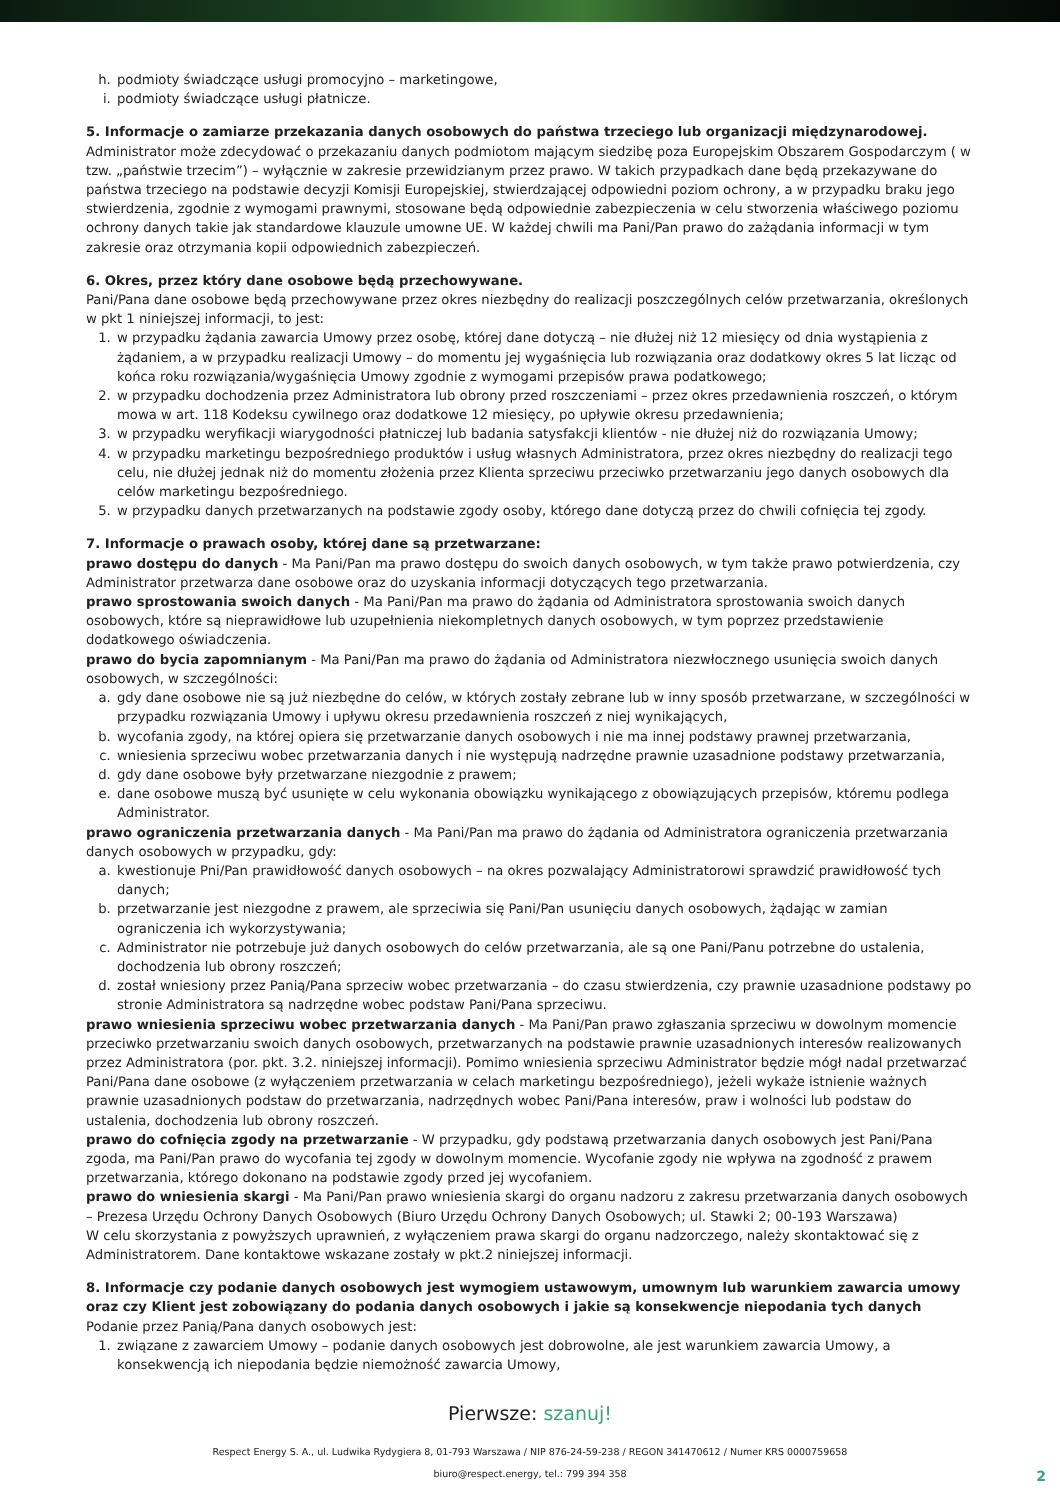h. podmioty świadczące usługi promocyjno – marketingowe,
i. podmioty świadczące usługi płatnicze.
5. Informacje o zamiarze przekazania danych osobowych do państwa trzeciego lub organizacji międzynarodowej.
Administrator może zdecydować o przekazaniu danych podmiotom mającym siedzibę poza Europejskim Obszarem Gospodarczym ( w tzw. „państwie trzecim”) – wyłącznie w zakresie przewidzianym przez prawo. W takich przypadkach dane będą przekazywane do państwa trzeciego na podstawie decyzji Komisji Europejskiej, stwierdzającej odpowiedni poziom ochrony, a w przypadku braku jego stwierdzenia, zgodnie z wymogami prawnymi, stosowane będą odpowiednie zabezpieczenia w celu stworzenia właściwego poziomu ochrony danych takie jak standardowe klauzule umowne UE. W każdej chwili ma Pani/Pan prawo do zażądania informacji w tym zakresie oraz otrzymania kopii odpowiednich zabezpieczeń.
6. Okres, przez który dane osobowe będą przechowywane.
Pani/Pana dane osobowe będą przechowywane przez okres niezbędny do realizacji poszczególnych celów przetwarzania, określonych w pkt 1 niniejszej informacji, to jest:
1. w przypadku żądania zawarcia Umowy przez osobę, której dane dotyczą – nie dłużej niż 12 miesięcy od dnia wystąpienia z żądaniem, a w przypadku realizacji Umowy – do momentu jej wygaśnięcia lub rozwiązania oraz dodatkowy okres 5 lat licząc od końca roku rozwiązania/wygaśnięcia Umowy zgodnie z wymogami przepisów prawa podatkowego;
2. w przypadku dochodzenia przez Administratora lub obrony przed roszczeniami – przez okres przedawnienia roszczeń, o którym mowa w art. 118 Kodeksu cywilnego oraz dodatkowe 12 miesięcy, po upływie okresu przedawnienia;
3. w przypadku weryfikacji wiarygodności płatniczej lub badania satysfakcji klientów - nie dłużej niż do rozwiązania Umowy;
4. w przypadku marketingu bezpośredniego produktów i usług własnych Administratora, przez okres niezbędny do realizacji tego celu, nie dłużej jednak niż do momentu złożenia przez Klienta sprzeciwu przeciwko przetwarzaniu jego danych osobowych dla celów marketingu bezpośredniego.
5. w przypadku danych przetwarzanych na podstawie zgody osoby, którego dane dotyczą przez do chwili cofnięcia tej zgody.
7. Informacje o prawach osoby, której dane są przetwarzane:
prawo dostępu do danych - Ma Pani/Pan ma prawo dostępu do swoich danych osobowych, w tym także prawo potwierdzenia, czy Administrator przetwarza dane osobowe oraz do uzyskania informacji dotyczących tego przetwarzania.
prawo sprostowania swoich danych - Ma Pani/Pan ma prawo do żądania od Administratora sprostowania swoich danych osobowych, które są nieprawidłowe lub uzupełnienia niekompletnych danych osobowych, w tym poprzez przedstawienie dodatkowego oświadczenia.
prawo do bycia zapomnianym - Ma Pani/Pan ma prawo do żądania od Administratora niezwłocznego usunięcia swoich danych osobowych, w szczególności:
a. gdy dane osobowe nie są już niezbędne do celów, w których zostały zebrane lub w inny sposób przetwarzane, w szczególności w przypadku rozwiązania Umowy i upływu okresu przedawnienia roszczeń z niej wynikających,
b. wycofania zgody, na której opiera się przetwarzanie danych osobowych i nie ma innej podstawy prawnej przetwarzania,
c. wniesienia sprzeciwu wobec przetwarzania danych i nie występują nadrzędne prawnie uzasadnione podstawy przetwarzania,
d. gdy dane osobowe były przetwarzane niezgodnie z prawem;
e. dane osobowe muszą być usunięte w celu wykonania obowiązku wynikającego z obowiązujących przepisów, któremu podlega Administrator.
prawo ograniczenia przetwarzania danych - Ma Pani/Pan ma prawo do żądania od Administratora ograniczenia przetwarzania danych osobowych w przypadku, gdy:
a. kwestionuje Pni/Pan prawidłowość danych osobowych – na okres pozwalający Administratorowi sprawdzić prawidłowość tych danych;
b. przetwarzanie jest niezgodne z prawem, ale sprzeciwia się Pani/Pan usunięciu danych osobowych, żądając w zamian ograniczenia ich wykorzystywania;
c. Administrator nie potrzebuje już danych osobowych do celów przetwarzania, ale są one Pani/Panu potrzebne do ustalenia, dochodzenia lub obrony roszczeń;
d. został wniesiony przez Panią/Pana sprzeciw wobec przetwarzania – do czasu stwierdzenia, czy prawnie uzasadnione podstawy po stronie Administratora są nadrzędne wobec podstaw Pani/Pana sprzeciwu.
prawo wniesienia sprzeciwu wobec przetwarzania danych - Ma Pani/Pan prawo zgłaszania sprzeciwu w dowolnym momencie przeciwko przetwarzaniu swoich danych osobowych, przetwarzanych na podstawie prawnie uzasadnionych interesów realizowanych przez Administratora (por. pkt. 3.2. niniejszej informacji). Pomimo wniesienia sprzeciwu Administrator będzie mógł nadal przetwarzać Pani/Pana dane osobowe (z wyłączeniem przetwarzania w celach marketingu bezpośredniego), jeżeli wykaże istnienie ważnych prawnie uzasadnionych podstaw do przetwarzania, nadrzędnych wobec Pani/Pana interesów, praw i wolności lub podstaw do ustalenia, dochodzenia lub obrony roszczeń.
prawo do cofnięcia zgody na przetwarzanie - W przypadku, gdy podstawą przetwarzania danych osobowych jest Pani/Pana zgoda, ma Pani/Pan prawo do wycofania tej zgody w dowolnym momencie. Wycofanie zgody nie wpływa na zgodność z prawem przetwarzania, którego dokonano na podstawie zgody przed jej wycofaniem.
prawo do wniesienia skargi - Ma Pani/Pan prawo wniesienia skargi do organu nadzoru z zakresu przetwarzania danych osobowych – Prezesa Urzędu Ochrony Danych Osobowych (Biuro Urzędu Ochrony Danych Osobowych; ul. Stawki 2; 00-193 Warszawa)
W celu skorzystania z powyższych uprawnień, z wyłączeniem prawa skargi do organu nadzorczego, należy skontaktować się z Administratorem. Dane kontaktowe wskazane zostały w pkt.2 niniejszej informacji.
8. Informacje czy podanie danych osobowych jest wymogiem ustawowym, umownym lub warunkiem zawarcia umowy oraz czy Klient jest zobowiązany do podania danych osobowych i jakie są konsekwencje niepodania tych danych
Podanie przez Panią/Pana danych osobowych jest:
1. związane z zawarciem Umowy – podanie danych osobowych jest dobrowolne, ale jest warunkiem zawarcia Umowy, a konsekwencją ich niepodania będzie niemożność zawarcia Umowy,
Pierwsze: szanuj!
Respect Energy S. A., ul. Ludwika Rydygiera 8, 01-793 Warszawa / NIP 876-24-59-238 / REGON 341470612 / Numer KRS 0000759658
biuro@respect.energy, tel.: 799 394 358
2